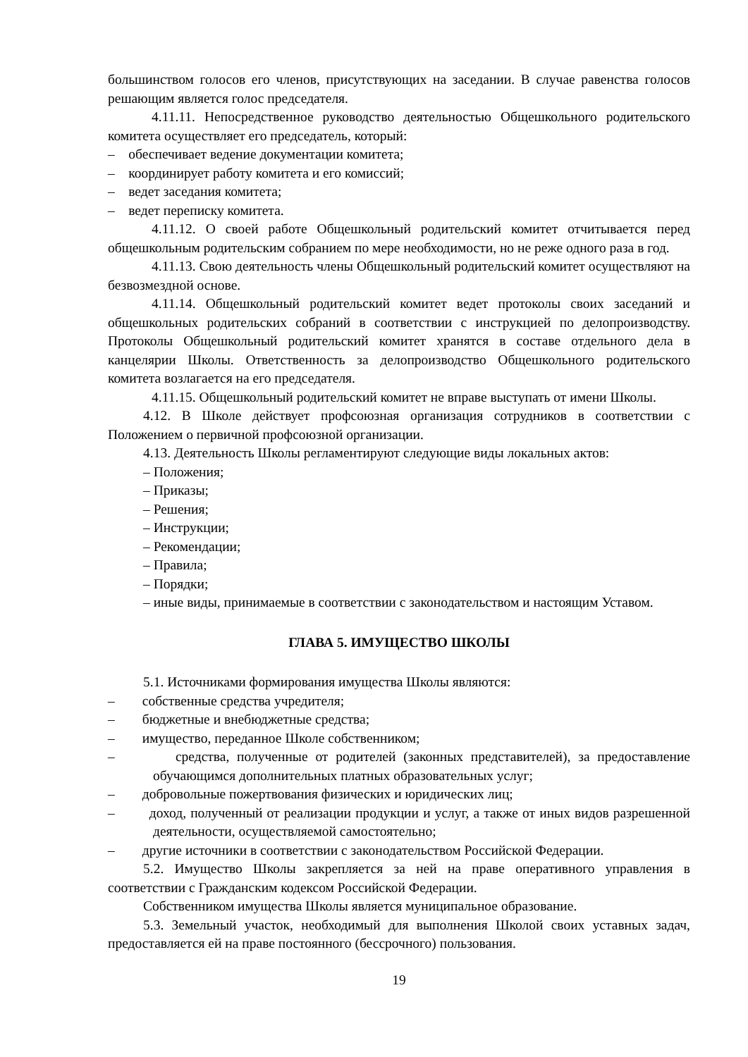большинством голосов его членов, присутствующих на заседании. В случае равенства голосов решающим является голос председателя.
4.11.11. Непосредственное руководство деятельностью Общешкольного родительского комитета осуществляет его председатель, который:
– обеспечивает ведение документации комитета;
– координирует работу комитета и его комиссий;
– ведет заседания комитета;
– ведет переписку комитета.
4.11.12. О своей работе Общешкольный родительский комитет отчитывается перед общешкольным родительским собранием по мере необходимости, но не реже одного раза в год.
4.11.13. Свою деятельность члены Общешкольный родительский комитет осуществляют на безвозмездной основе.
4.11.14. Общешкольный родительский комитет ведет протоколы своих заседаний и общешкольных родительских собраний в соответствии с инструкцией по делопроизводству. Протоколы Общешкольный родительский комитет хранятся в составе отдельного дела в канцелярии Школы. Ответственность за делопроизводство Общешкольного родительского комитета возлагается на его председателя.
4.11.15. Общешкольный родительский комитет не вправе выступать от имени Школы.
4.12. В Школе действует профсоюзная организация сотрудников в соответствии с Положением о первичной профсоюзной организации.
4.13. Деятельность Школы регламентируют следующие виды локальных актов:
– Положения;
– Приказы;
– Решения;
– Инструкции;
– Рекомендации;
– Правила;
– Порядки;
– иные виды, принимаемые в соответствии с законодательством и настоящим Уставом.
ГЛАВА 5. ИМУЩЕСТВО ШКОЛЫ
5.1. Источниками формирования имущества Школы являются:
– собственные средства учредителя;
– бюджетные и внебюджетные средства;
– имущество, переданное Школе собственником;
– средства, полученные от родителей (законных представителей), за предоставление обучающимся дополнительных платных образовательных услуг;
– добровольные пожертвования физических и юридических лиц;
– доход, полученный от реализации продукции и услуг, а также от иных видов разрешенной деятельности, осуществляемой самостоятельно;
– другие источники в соответствии с законодательством Российской Федерации.
5.2. Имущество Школы закрепляется за ней на праве оперативного управления в соответствии с Гражданским кодексом Российской Федерации.
Собственником имущества Школы является муниципальное образование.
5.3. Земельный участок, необходимый для выполнения Школой своих уставных задач, предоставляется ей на праве постоянного (бессрочного) пользования.
19